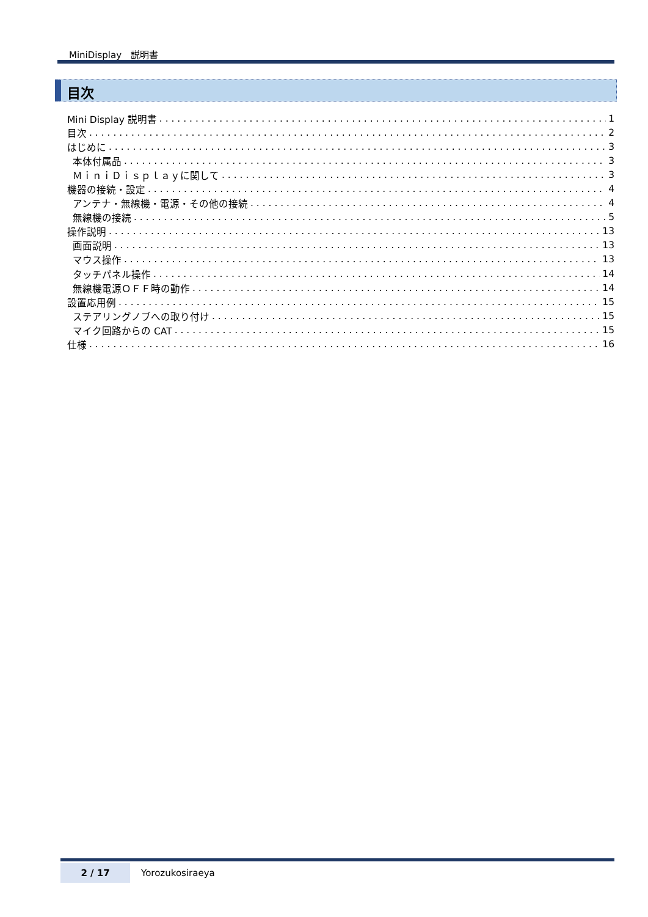MiniDisplay　説明書
目次
Mini Display 説明書 1
目次 2
はじめに 3
本体付属品 3
ＭｉｎｉＤｉｓｐｌａｙに関して 3
機器の接続・設定 4
アンテナ・無線機・電源・その他の接続 4
無線機の接続 5
操作説明 13
画面説明 13
マウス操作 13
タッチパネル操作 14
無線機電源ＯＦＦ時の動作 14
設置応用例 15
ステアリングノブへの取り付け 15
マイク回路からの CAT 15
仕様 16
2 / 17
Yorozukosiraeya